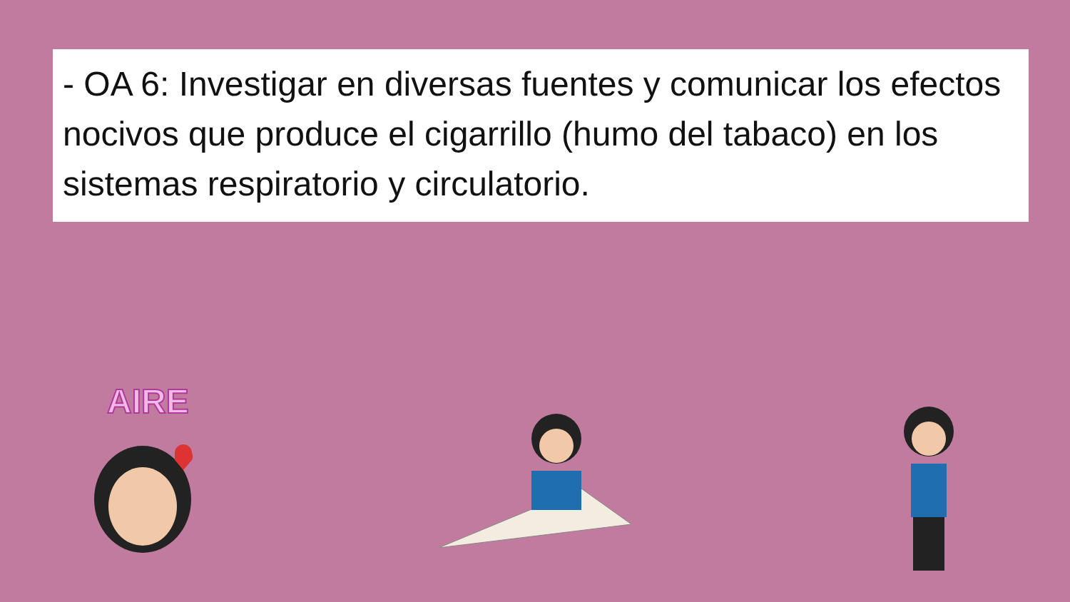- OA 6: Investigar en diversas fuentes y comunicar los efectos nocivos que produce el cigarrillo (humo del tabaco) en los sistemas respiratorio y circulatorio.
AIRE